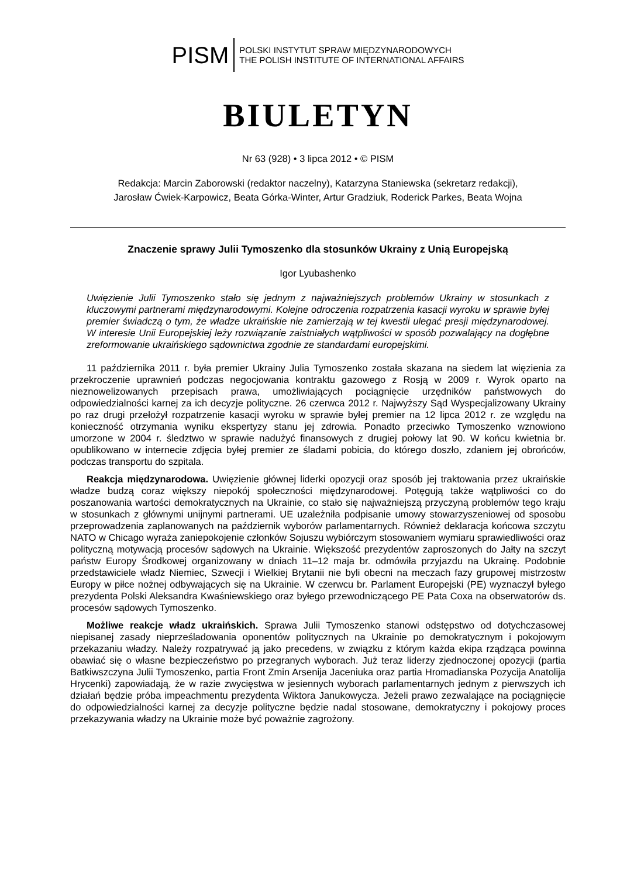PISM
POLSKI INSTYTUT SPRAW MIĘDZYNARODOWYCH
THE POLISH INSTITUTE OF INTERNATIONAL AFFAIRS
BIULETYN
Nr 63 (928) • 3 lipca 2012 • © PISM
Redakcja: Marcin Zaborowski (redaktor naczelny), Katarzyna Staniewska (sekretarz redakcji),
Jarosław Ćwiek-Karpowicz, Beata Górka-Winter, Artur Gradziuk, Roderick Parkes, Beata Wojna
Znaczenie sprawy Julii Tymoszenko dla stosunków Ukrainy z Unią Europejską
Igor Lyubashenko
Uwięzienie Julii Tymoszenko stało się jednym z najważniejszych problemów Ukrainy w stosunkach z kluczowymi partnerami międzynarodowymi. Kolejne odroczenia rozpatrzenia kasacji wyroku w sprawie byłej premier świadczą o tym, że władze ukraińskie nie zamierzają w tej kwestii ulegać presji międzynarodowej. W interesie Unii Europejskiej leży rozwiązanie zaistniałych wątpliwości w sposób pozwalający na dogłębne zreformowanie ukraińskiego sądownictwa zgodnie ze standardami europejskimi.
11 października 2011 r. była premier Ukrainy Julia Tymoszenko została skazana na siedem lat więzienia za przekroczenie uprawnień podczas negocjowania kontraktu gazowego z Rosją w 2009 r. Wyrok oparto na nieznowelizowanych przepisach prawa, umożliwiających pociągnięcie urzędników państwowych do odpowiedzialności karnej za ich decyzje polityczne. 26 czerwca 2012 r. Najwyższy Sąd Wyspecjalizowany Ukrainy po raz drugi przełożył rozpatrzenie kasacji wyroku w sprawie byłej premier na 12 lipca 2012 r. ze względu na konieczność otrzymania wyniku ekspertyzy stanu jej zdrowia. Ponadto przeciwko Tymoszenko wznowiono umorzone w 2004 r. śledztwo w sprawie nadużyć finansowych z drugiej połowy lat 90. W końcu kwietnia br. opublikowano w internecie zdjęcia byłej premier ze śladami pobicia, do którego doszło, zdaniem jej obrońców, podczas transportu do szpitala.
Reakcja międzynarodowa. Uwięzienie głównej liderki opozycji oraz sposób jej traktowania przez ukraińskie władze budzą coraz większy niepokój społeczności międzynarodowej. Potęgują także wątpliwości co do poszanowania wartości demokratycznych na Ukrainie, co stało się najważniejszą przyczyną problemów tego kraju w stosunkach z głównymi unijnymi partnerami. UE uzależniła podpisanie umowy stowarzyszeniowej od sposobu przeprowadzenia zaplanowanych na październik wyborów parlamentarnych. Również deklaracja końcowa szczytu NATO w Chicago wyraża zaniepokojenie członków Sojuszu wybiórczym stosowaniem wymiaru sprawiedliwości oraz polityczną motywacją procesów sądowych na Ukrainie. Większość prezydentów zaproszonych do Jałty na szczyt państw Europy Środkowej organizowany w dniach 11–12 maja br. odmówiła przyjazdu na Ukrainę. Podobnie przedstawiciele władz Niemiec, Szwecji i Wielkiej Brytanii nie byli obecni na meczach fazy grupowej mistrzostw Europy w piłce nożnej odbywających się na Ukrainie. W czerwcu br. Parlament Europejski (PE) wyznaczył byłego prezydenta Polski Aleksandra Kwaśniewskiego oraz byłego przewodniczącego PE Pata Coxa na obserwatorów ds. procesów sądowych Tymoszenko.
Możliwe reakcje władz ukraińskich. Sprawa Julii Tymoszenko stanowi odstępstwo od dotychczasowej niepisanej zasady nieprześladowania oponentów politycznych na Ukrainie po demokratycznym i pokojowym przekazaniu władzy. Należy rozpatrywać ją jako precedens, w związku z którym każda ekipa rządząca powinna obawiać się o własne bezpieczeństwo po przegranych wyborach. Już teraz liderzy zjednoczonej opozycji (partia Batkiwszczyna Julii Tymoszenko, partia Front Zmin Arsenija Jaceniuka oraz partia Hromadianska Pozycija Anatolija Hrycenki) zapowiadają, że w razie zwycięstwa w jesiennych wyborach parlamentarnych jednym z pierwszych ich działań będzie próba impeachmentu prezydenta Wiktora Janukowycza. Jeżeli prawo zezwalające na pociągnięcie do odpowiedzialności karnej za decyzje polityczne będzie nadal stosowane, demokratyczny i pokojowy proces przekazywania władzy na Ukrainie może być poważnie zagrożony.